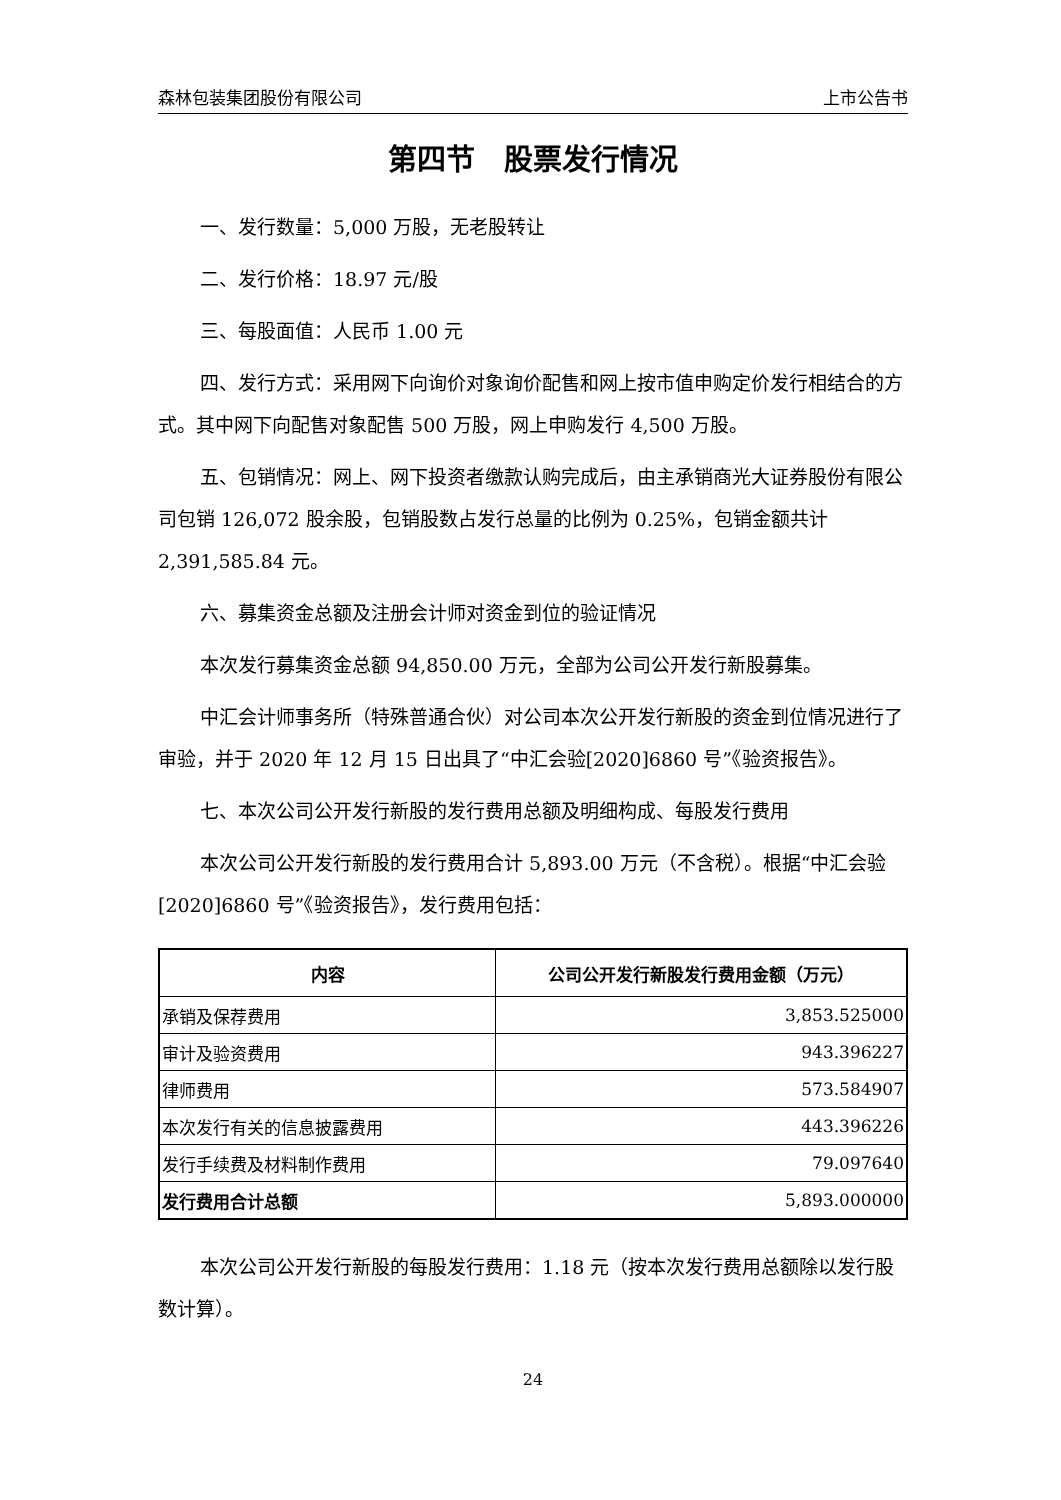森林包装集团股份有限公司 上市公告书
第四节　股票发行情况
一、发行数量：5,000 万股，无老股转让
二、发行价格：18.97 元/股
三、每股面值：人民币 1.00 元
四、发行方式：采用网下向询价对象询价配售和网上按市值申购定价发行相结合的方式。其中网下向配售对象配售 500 万股，网上申购发行 4,500 万股。
五、包销情况：网上、网下投资者缴款认购完成后，由主承销商光大证券股份有限公司包销 126,072 股余股，包销股数占发行总量的比例为 0.25%，包销金额共计 2,391,585.84 元。
六、募集资金总额及注册会计师对资金到位的验证情况
本次发行募集资金总额 94,850.00 万元，全部为公司公开发行新股募集。
中汇会计师事务所（特殊普通合伙）对公司本次公开发行新股的资金到位情况进行了审验，并于 2020 年 12 月 15 日出具了“中汇会验[2020]6860 号”《验资报告》。
七、本次公司公开发行新股的发行费用总额及明细构成、每股发行费用
本次公司公开发行新股的发行费用合计 5,893.00 万元（不含税）。根据“中汇会验[2020]6860 号”《验资报告》，发行费用包括：
| 内容 | 公司公开发行新股发行费用金额（万元） |
| --- | --- |
| 承销及保荐费用 | 3,853.525000 |
| 审计及验资费用 | 943.396227 |
| 律师费用 | 573.584907 |
| 本次发行有关的信息披露费用 | 443.396226 |
| 发行手续费及材料制作费用 | 79.097640 |
| 发行费用合计总额 | 5,893.000000 |
本次公司公开发行新股的每股发行费用：1.18 元（按本次发行费用总额除以发行股数计算）。
24